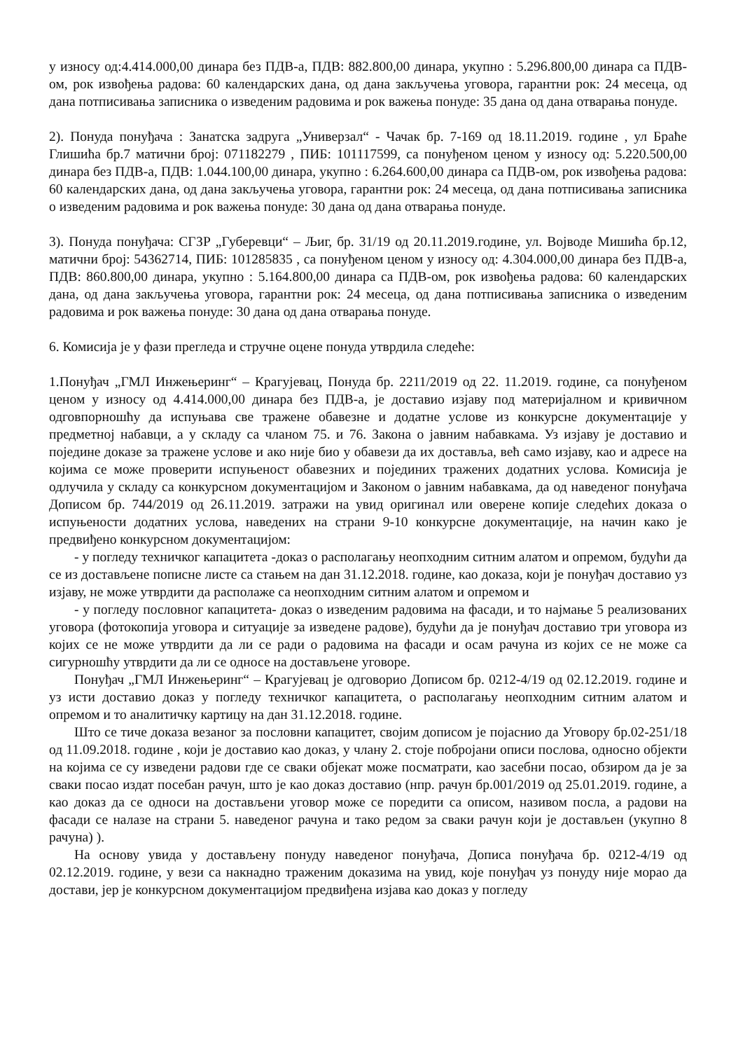у износу од:4.414.000,00 динара без ПДВ-а, ПДВ: 882.800,00 динара, укупно : 5.296.800,00 динара са ПДВ-ом, рок извођења радова: 60 календарских дана, од дана закључења уговора, гарантни рок: 24 месеца, од дана потписивања записника о изведеним радовима и рок важења понуде: 35 дана од дана отварања понуде.
2). Понуда понуђача : Занатска задруга „Универзал“ - Чачак бр. 7-169 од 18.11.2019. године , ул Браће Глишића бр.7 матични број: 071182279 , ПИБ: 101117599, са понуђеном ценом у износу од: 5.220.500,00 динара без ПДВ-а, ПДВ: 1.044.100,00 динара, укупно : 6.264.600,00 динара са ПДВ-ом, рок извођења радова: 60 календарских дана, од дана закључења уговора, гарантни рок: 24 месеца, од дана потписивања записника о изведеним радовима и рок важења понуде: 30 дана од дана отварања понуде.
3). Понуда понуђача: СГЗР „Губеревци“ – Љиг, бр. 31/19 од 20.11.2019.године, ул. Војводе Мишића бр.12, матични број: 54362714, ПИБ: 101285835 , са понуђеном ценом у износу од: 4.304.000,00 динара без ПДВ-а, ПДВ: 860.800,00 динара, укупно : 5.164.800,00 динара са ПДВ-ом, рок извођења радова: 60 календарских дана, од дана закључења уговора, гарантни рок: 24 месеца, од дана потписивања записника о изведеним радовима и рок важења понуде: 30 дана од дана отварања понуде.
6. Комисија је у фази прегледа и стручне оцене понуда утврдила следеће:
1.Понуђач „ГМЛ Инжењеринг“ – Крагујевац, Понуда бр. 2211/2019 од 22. 11.2019. године, са понуђеном ценом у износу од 4.414.000,00 динара без ПДВ-а, је доставио изјаву под материјалном и кривичном одговпорношћу да испуњава све тражене обавезне и додатне услове из конкурсне документације у предметној набавци, а у складу са чланом 75. и 76. Закона о јавним набавкама. Уз изјаву је доставио и поједине доказе за тражене услове и ако није био у обавези да их доставља, већ само изјаву, као и адресе на којима се може проверити испуњеност обавезних и појединих тражених додатних услова. Комисија је одлучила у складу са конкурсном документацијом и Законом о јавним набавкама, да од наведеног понуђача Дописом бр. 744/2019 од 26.11.2019. затражи на увид оригинал или оверене копије следећих доказа о испуњености додатних услова, наведених на страни 9-10 конкурсне документације, на начин како је предвиђено конкурсном документацијом:
- у погледу техничког капацитета -доказ о располагању неопходним ситним алатом и опремом, будући да се из достављене пописне листе са стањем на дан 31.12.2018. године, као доказа, који је понуђач доставио уз изјаву, не може утврдити да располаже са неопходним ситним алатом и опремом и
- у погледу пословног капацитета- доказ о изведеним радовима на фасади, и то најмање 5 реализованих уговора (фотокопија уговора и ситуације за изведене радове), будући да је понуђач доставио три уговора из којих се не може утврдити да ли се ради о радовима на фасади и осам рачуна из којих се не може са сигурношћу утврдити да ли се односе на достављене уговоре.
Понуђач „ГМЛ Инжењеринг“ – Крагујевац је одговорио Дописом бр. 0212-4/19 од 02.12.2019. године и уз исти доставио доказ у погледу техничког капацитета, о располагању неопходним ситним алатом и опремом и то аналитичку картицу на дан 31.12.2018. године.
Што се тиче доказа везаног за пословни капацитет, својим дописом је појаснио да Уговору бр.02-251/18 од 11.09.2018. године , који је доставио као доказ, у члану 2. стоје побројани описи послова, односно објекти на којима се су изведени радови где се сваки објекат може посматрати, као засебни посао, обзиром да је за сваки посао издат посебан рачун, што је као доказ доставио (нпр. рачун бр.001/2019 од 25.01.2019. године, а као доказ да се односи на достављени уговор може се поредити са описом, називом посла, а радови на фасади се налазе на страни 5. наведеног рачуна и тако редом за сваки рачун који је достављен (укупно 8 рачуна) ).
На основу увида у достављену понуду наведеног понуђача, Дописа понуђача бр. 0212-4/19 од 02.12.2019. године, у вези са накнадно траженим доказима на увид, које понуђач уз понуду није морао да достави, јер је конкурсном документацијом предвиђена изјава као доказ у погледу